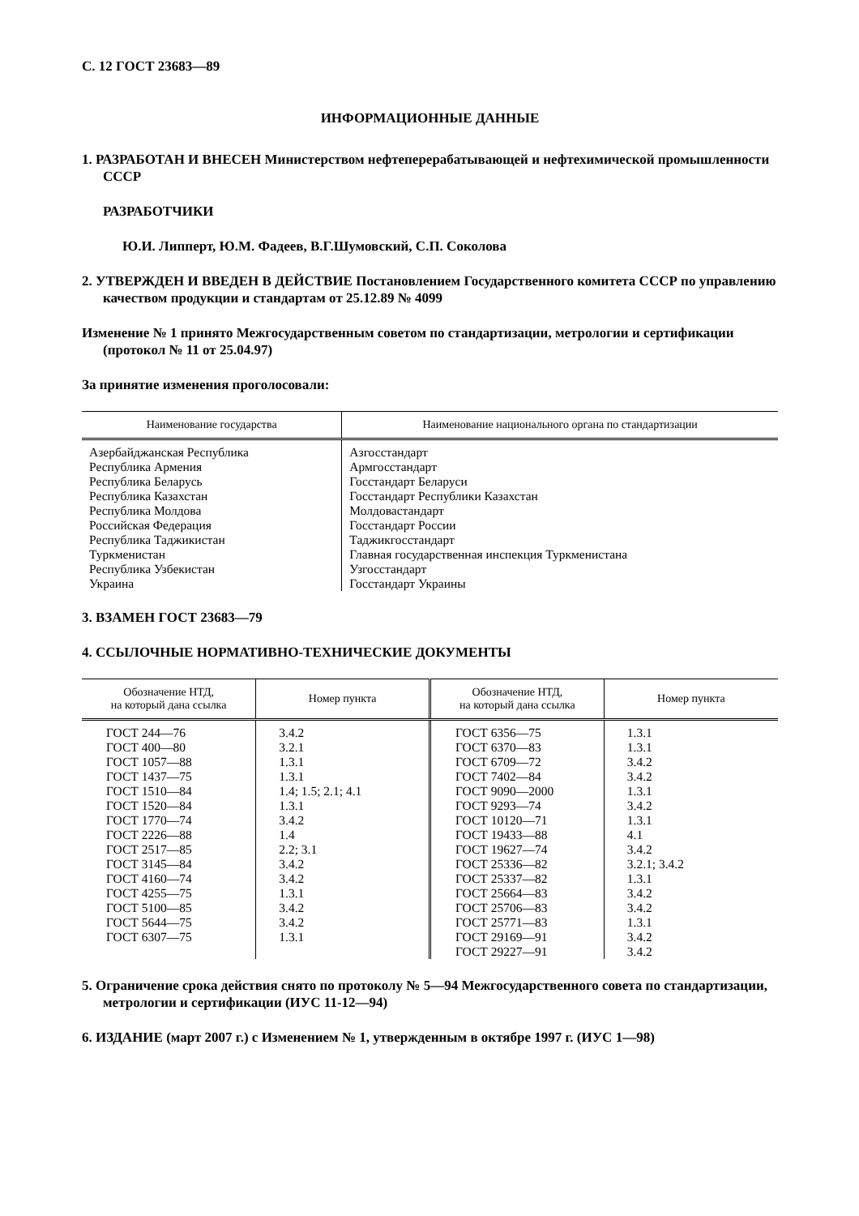С. 12 ГОСТ 23683—89
ИНФОРМАЦИОННЫЕ ДАННЫЕ
1. РАЗРАБОТАН И ВНЕСЕН Министерством нефтеперерабатывающей и нефтехимической промышленности СССР
РАЗРАБОТЧИКИ
Ю.И. Липперт, Ю.М. Фадеев, В.Г.Шумовский, С.П. Соколова
2. УТВЕРЖДЕН И ВВЕДЕН В ДЕЙСТВИЕ Постановлением Государственного комитета СССР по управлению качеством продукции и стандартам от 25.12.89 № 4099
Изменение № 1 принято Межгосударственным советом по стандартизации, метрологии и сертификации (протокол № 11 от 25.04.97)
За принятие изменения проголосовали:
| Наименование государства | Наименование национального органа по стандартизации |
| --- | --- |
| Азербайджанская Республика | Азгосстандарт |
| Республика Армения | Армгосстандарт |
| Республика Беларусь | Госстандарт Беларуси |
| Республика Казахстан | Госстандарт Республики Казахстан |
| Республика Молдова | Молдовастандарт |
| Российская Федерация | Госстандарт России |
| Республика Таджикистан | Таджикгосстандарт |
| Туркменистан | Главная государственная инспекция Туркменистана |
| Республика Узбекистан | Узгосстандарт |
| Украина | Госстандарт Украины |
3. ВЗАМЕН ГОСТ 23683—79
4. ССЫЛОЧНЫЕ НОРМАТИВНО-ТЕХНИЧЕСКИЕ ДОКУМЕНТЫ
| Обозначение НТД, на который дана ссылка | Номер пункта | Обозначение НТД, на который дана ссылка | Номер пункта |
| --- | --- | --- | --- |
| ГОСТ 244—76 | 3.4.2 | ГОСТ 6356—75 | 1.3.1 |
| ГОСТ 400—80 | 3.2.1 | ГОСТ 6370—83 | 1.3.1 |
| ГОСТ 1057—88 | 1.3.1 | ГОСТ 6709—72 | 3.4.2 |
| ГОСТ 1437—75 | 1.3.1 | ГОСТ 7402—84 | 3.4.2 |
| ГОСТ 1510—84 | 1.4; 1.5; 2.1; 4.1 | ГОСТ 9090—2000 | 1.3.1 |
| ГОСТ 1520—84 | 1.3.1 | ГОСТ 9293—74 | 3.4.2 |
| ГОСТ 1770—74 | 3.4.2 | ГОСТ 10120—71 | 1.3.1 |
| ГОСТ 2226—88 | 1.4 | ГОСТ 19433—88 | 4.1 |
| ГОСТ 2517—85 | 2.2; 3.1 | ГОСТ 19627—74 | 3.4.2 |
| ГОСТ 3145—84 | 3.4.2 | ГОСТ 25336—82 | 3.2.1; 3.4.2 |
| ГОСТ 4160—74 | 3.4.2 | ГОСТ 25337—82 | 1.3.1 |
| ГОСТ 4255—75 | 1.3.1 | ГОСТ 25664—83 | 3.4.2 |
| ГОСТ 5100—85 | 3.4.2 | ГОСТ 25706—83 | 3.4.2 |
| ГОСТ 5644—75 | 3.4.2 | ГОСТ 25771—83 | 1.3.1 |
| ГОСТ 6307—75 | 1.3.1 | ГОСТ 29169—91 | 3.4.2 |
| | | ГОСТ 29227—91 | 3.4.2 |
5. Ограничение срока действия снято по протоколу № 5—94 Межгосударственного совета по стандартизации, метрологии и сертификации (ИУС 11-12—94)
6. ИЗДАНИЕ (март 2007 г.) с Изменением № 1, утвержденным в октябре 1997 г. (ИУС 1—98)